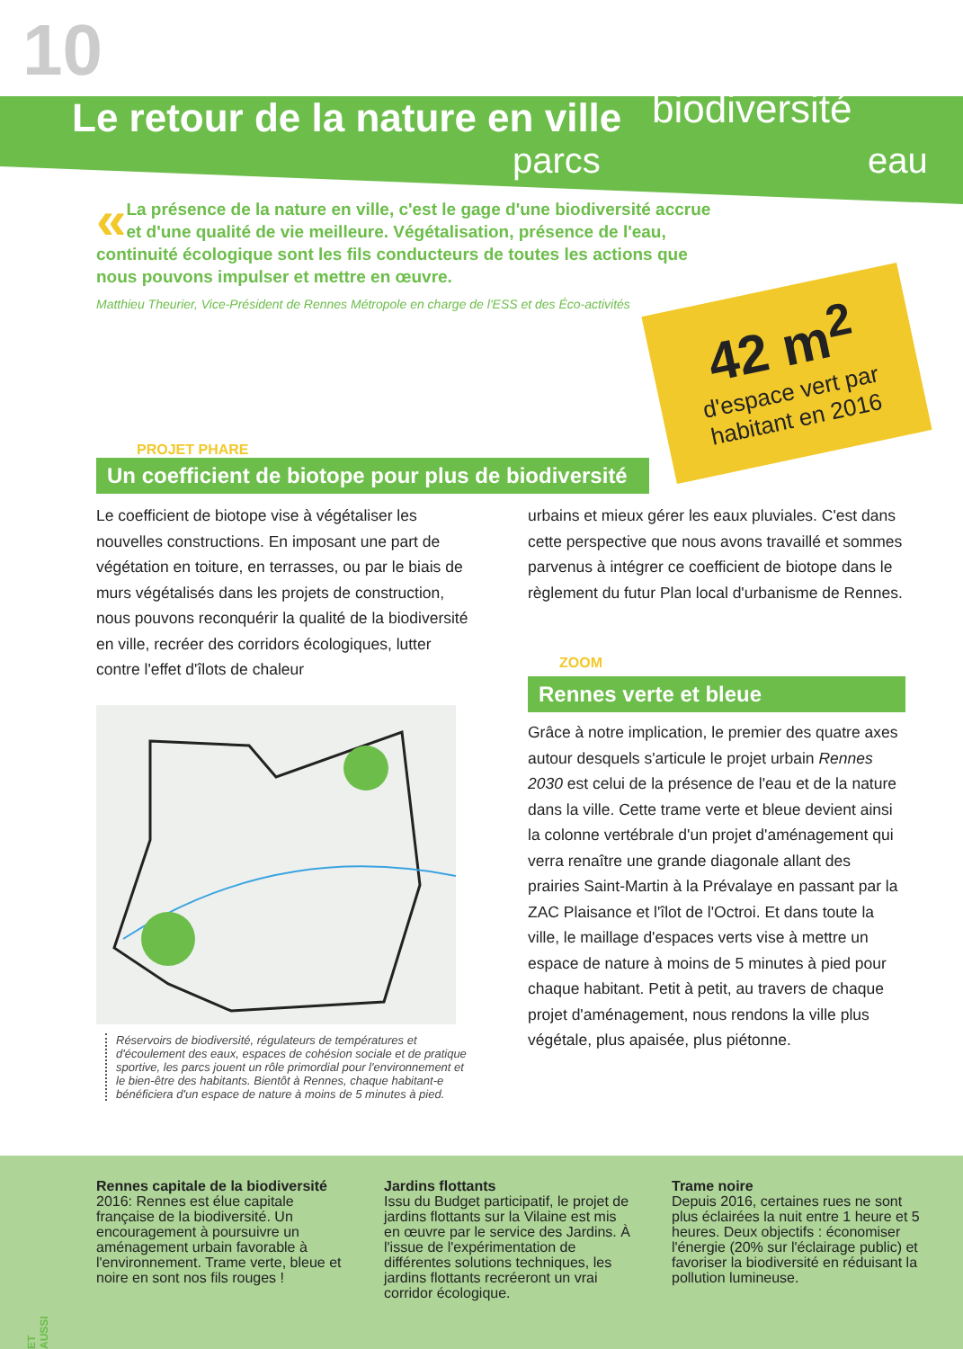10
Le retour de la nature en ville
biodiversité
parcs eau
« La présence de la nature en ville, c'est le gage d'une biodiversité accrue et d'une qualité de vie meilleure. Végétalisation, présence de l'eau, continuité écologique sont les fils conducteurs de toutes les actions que nous pouvons impulser et mettre en œuvre.
Matthieu Theurier, Vice-Président de Rennes Métropole en charge de l'ESS et des Éco-activités
42 m<sup>2</sup>
d'espace vert par habitant en 2016
PROJET PHARE
Un coefficient de biotope pour plus de biodiversité
Le coefficient de biotope vise à végétaliser les nouvelles constructions. En imposant une part de végétation en toiture, en terrasses, ou par le biais de murs végétalisés dans les projets de construction, nous pouvons reconquérir la qualité de la biodiversité en ville, recréer des corridors écologiques, lutter contre l'effet d'îlots de chaleur
Réservoirs de biodiversité, régulateurs de températures et d'écoulement des eaux, espaces de cohésion sociale et de pratique sportive, les parcs jouent un rôle primordial pour l'environnement et le bien-être des habitants. Bientôt à Rennes, chaque habitant-e bénéficiera d'un espace de nature à moins de 5 minutes à pied.
urbains et mieux gérer les eaux pluviales. C'est dans cette perspective que nous avons travaillé et sommes parvenus à intégrer ce coefficient de biotope dans le règlement du futur Plan local d'urbanisme de Rennes.
ZOOM
Rennes verte et bleue
Grâce à notre implication, le premier des quatre axes autour desquels s'articule le projet urbain Rennes 2030 est celui de la présence de l'eau et de la nature dans la ville. Cette trame verte et bleue devient ainsi la colonne vertébrale d'un projet d'aménagement qui verra renaître une grande diagonale allant des prairies Saint-Martin à la Prévalaye en passant par la ZAC Plaisance et l'îlot de l'Octroi. Et dans toute la ville, le maillage d'espaces verts vise à mettre un espace de nature à moins de 5 minutes à pied pour chaque habitant. Petit à petit, au travers de chaque projet d'aménagement, nous rendons la ville plus végétale, plus apaisée, plus piétonne.
Rennes capitale de la biodiversité
2016: Rennes est élue capitale française de la biodiversité. Un encouragement à poursuivre un aménagement urbain favorable à l'environnement. Trame verte, bleue et noire en sont nos fils rouges !
Jardins flottants
Issu du Budget participatif, le projet de jardins flottants sur la Vilaine est mis en œuvre par le service des Jardins. À l'issue de l'expérimentation de différentes solutions techniques, les jardins flottants recréeront un vrai corridor écologique.
Trame noire
Depuis 2016, certaines rues ne sont plus éclairées la nuit entre 1 heure et 5 heures. Deux objectifs : économiser l'énergie (20% sur l'éclairage public) et favoriser la biodiversité en réduisant la pollution lumineuse.
ET AUSSI